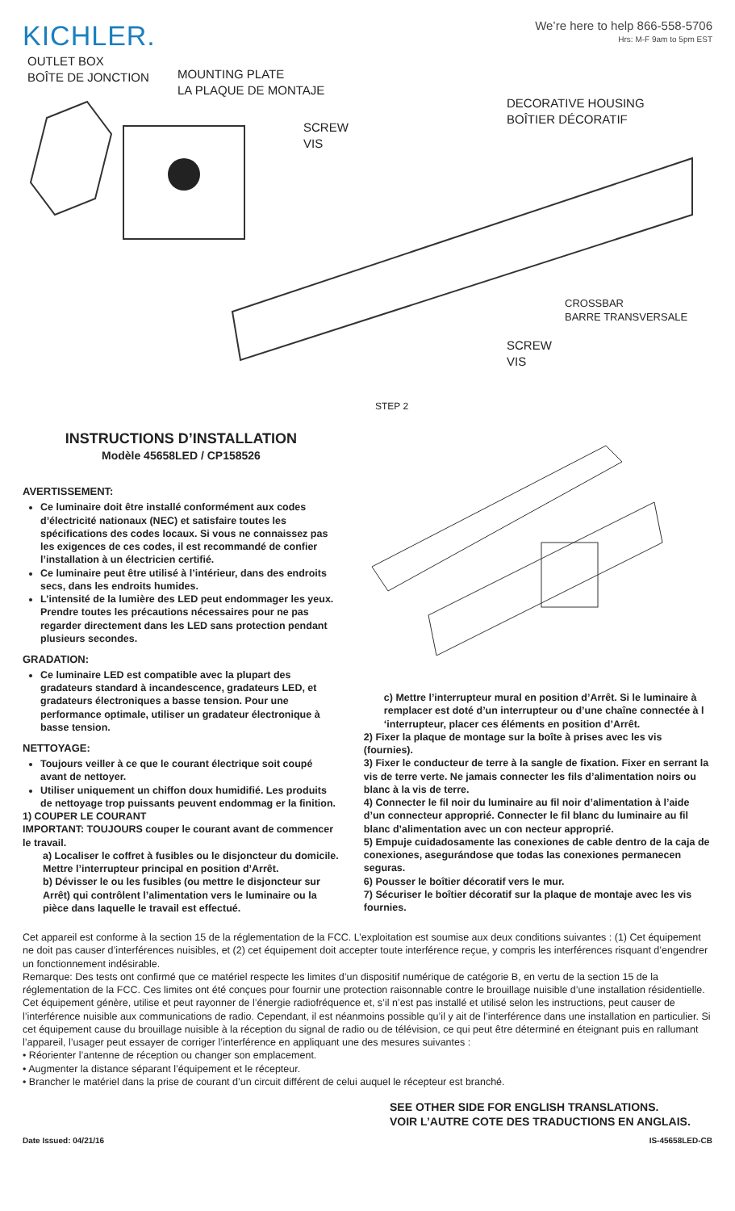KICHLER.
We’re here to help 866-558-5706
Hrs: M-F 9am to 5pm EST
OUTLET BOX
BOÎTE DE JONCTION
MOUNTING PLATE
LA PLAQUE DE MONTAJE
SCREW
VIS
DECORATIVE HOUSING
BOÎTIER DÉCORATIF
CROSSBAR
BARRE TRANSVERSALE
SCREW
VIS
STEP 2
INSTRUCTIONS D’INSTALLATION
Modèle 45658LED / CP158526
AVERTISSEMENT:
Ce luminaire doit être installé conformément aux codes d’électricité nationaux (NEC) et satisfaire toutes les spécifications des codes locaux. Si vous ne connaissez pas les exigences de ces codes, il est recommandé de confier l’installation à un électricien certifié.
Ce luminaire peut être utilisé à l’intérieur, dans des endroits secs, dans les endroits humides.
L’intensité de la lumière des LED peut endommager les yeux. Prendre toutes les précautions nécessaires pour ne pas regarder directement dans les LED sans protection pendant plusieurs secondes.
GRADATION:
Ce luminaire LED est compatible avec la plupart des gradateurs standard à incandescence, gradateurs LED, et gradateurs électroniques a basse tension. Pour une performance optimale, utiliser un gradateur électronique à basse tension.
NETTOYAGE:
Toujours veiller à ce que le courant électrique soit coupé avant de nettoyer.
Utiliser uniquement un chiffon doux humidifié. Les produits de nettoyage trop puissants peuvent endommag er la finition.
1) COUPER LE COURANT
IMPORTANT: TOUJOURS couper le courant avant de commencer le travail.
a) Localiser le coffret à fusibles ou le disjoncteur du domicile. Mettre l’interrupteur principal en position d’Arrêt.
b) Dévisser le ou les fusibles (ou mettre le disjoncteur sur Arrêt) qui contrôlent l’alimentation vers le luminaire ou la pièce dans laquelle le travail est effectué.
c) Mettre l’interrupteur mural en position d’Arrêt. Si le luminaire à remplacer est doté d’un interrupteur ou d’une chaîne connectée à l ‘interrupteur, placer ces éléments en position d’Arrêt.
2) Fixer la plaque de montage sur la boîte à prises avec les vis (fournies).
3) Fixer le conducteur de terre à la sangle de fixation. Fixer en serrant la vis de terre verte. Ne jamais connecter les fils d’alimentation noirs ou blanc à la vis de terre.
4) Connecter le fil noir du luminaire au fil noir d’alimentation à l’aide d’un connecteur approprié. Connecter le fil blanc du luminaire au fil blanc d’alimentation avec un con necteur approprié.
5) Empuje cuidadosamente las conexiones de cable dentro de la caja de conexiones, asegurándose que todas las conexiones permanecen seguras.
6) Pousser le boîtier décoratif vers le mur.
7) Sécuriser le boîtier décoratif sur la plaque de montaje avec les vis fournies.
Cet appareil est conforme à la section 15 de la réglementation de la FCC. L’exploitation est soumise aux deux conditions suivantes : (1) Cet équipement ne doit pas causer d’interférences nuisibles, et (2) cet équipement doit accepter toute interférence reçue, y compris les interférences risquant d’engendrer un fonctionnement indésirable.
Remarque: Des tests ont confirmé que ce matériel respecte les limites d’un dispositif numérique de catégorie B, en vertu de la section 15 de la réglementation de la FCC. Ces limites ont été conçues pour fournir une protection raisonnable contre le brouillage nuisible d’une installation résidentielle. Cet équipement génère, utilise et peut rayonner de l’énergie radiofréquence et, s’il n’est pas installé et utilisé selon les instructions, peut causer de l’interférence nuisible aux communications de radio. Cependant, il est néanmoins possible qu’il y ait de l’interférence dans une installation en particulier. Si cet équipement cause du brouillage nuisible à la réception du signal de radio ou de télévision, ce qui peut être déterminé en éteignant puis en rallumant l’appareil, l’usager peut essayer de corriger l’interférence en appliquant une des mesures suivantes :
• Réorienter l’antenne de réception ou changer son emplacement.
• Augmenter la distance séparant l’équipement et le récepteur.
• Brancher le matériel dans la prise de courant d’un circuit différent de celui auquel le récepteur est branché.
SEE OTHER SIDE FOR ENGLISH TRANSLATIONS.
VOIR L’AUTRE COTE DES TRADUCTIONS EN ANGLAIS.
Date Issued: 04/21/16 IS-45658LED-CB